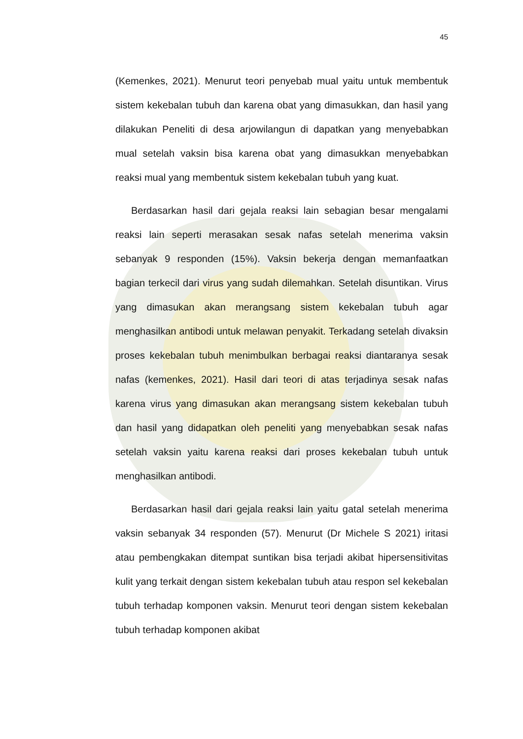45
(Kemenkes, 2021). Menurut teori penyebab mual yaitu untuk membentuk sistem kekebalan tubuh dan karena obat yang dimasukkan, dan hasil yang dilakukan Peneliti di desa arjowilangun di dapatkan yang menyebabkan mual setelah vaksin bisa karena obat yang dimasukkan menyebabkan reaksi mual yang membentuk sistem kekebalan tubuh yang kuat.
Berdasarkan hasil dari gejala reaksi lain sebagian besar mengalami reaksi lain seperti merasakan sesak nafas setelah menerima vaksin sebanyak 9 responden (15%). Vaksin bekerja dengan memanfaatkan bagian terkecil dari virus yang sudah dilemahkan. Setelah disuntikan. Virus yang dimasukan akan merangsang sistem kekebalan tubuh agar menghasilkan antibodi untuk melawan penyakit. Terkadang setelah divaksin proses kekebalan tubuh menimbulkan berbagai reaksi diantaranya sesak nafas (kemenkes, 2021). Hasil dari teori di atas terjadinya sesak nafas karena virus yang dimasukan akan merangsang sistem kekebalan tubuh dan hasil yang didapatkan oleh peneliti yang menyebabkan sesak nafas setelah vaksin yaitu karena reaksi dari proses kekebalan tubuh untuk menghasilkan antibodi.
Berdasarkan hasil dari gejala reaksi lain yaitu gatal setelah menerima vaksin sebanyak 34 responden (57). Menurut (Dr Michele S 2021) iritasi atau pembengkakan ditempat suntikan bisa terjadi akibat hipersensitivitas kulit yang terkait dengan sistem kekebalan tubuh atau respon sel kekebalan tubuh terhadap komponen vaksin. Menurut teori dengan sistem kekebalan tubuh terhadap komponen akibat